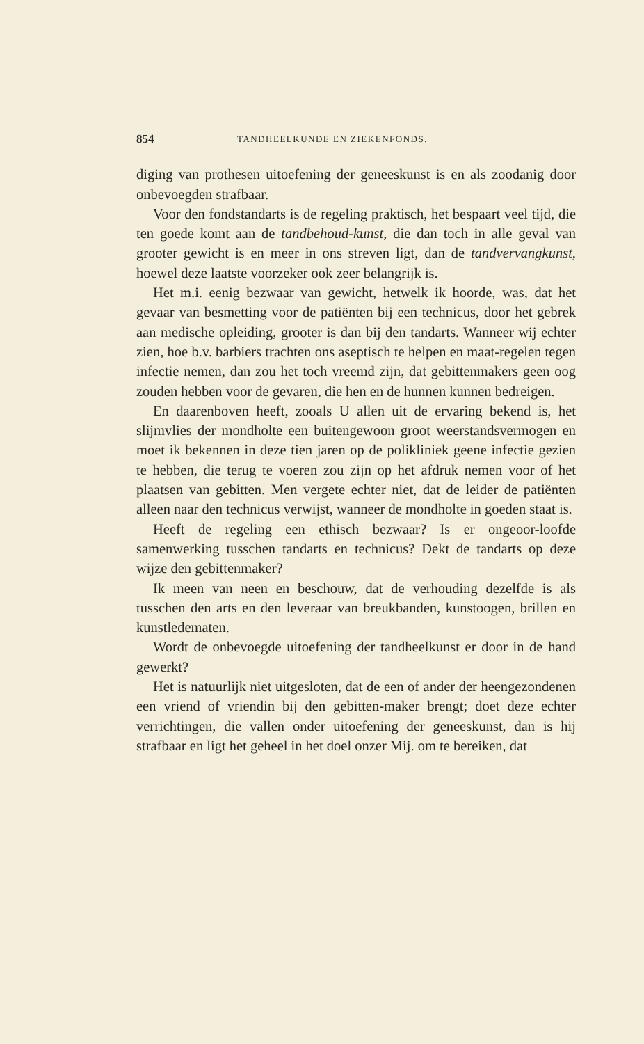854 TANDHEELKUNDE EN ZIEKENFONDS.
diging van prothesen uitoefening der geneeskunst is en als zoodanig door onbevoegden strafbaar.
Voor den fondstandarts is de regeling praktisch, het bespaart veel tijd, die ten goede komt aan de tandbehoud-kunst, die dan toch in alle geval van grooter gewicht is en meer in ons streven ligt, dan de tandvervangkunst, hoewel deze laatste voorzeker ook zeer belangrijk is.
Het m.i. eenig bezwaar van gewicht, hetwelk ik hoorde, was, dat het gevaar van besmetting voor de patiënten bij een technicus, door het gebrek aan medische opleiding, grooter is dan bij den tandarts. Wanneer wij echter zien, hoe b.v. barbiers trachten ons aseptisch te helpen en maat-regelen tegen infectie nemen, dan zou het toch vreemd zijn, dat gebittenmakers geen oog zouden hebben voor de gevaren, die hen en de hunnen kunnen bedreigen.
En daarenboven heeft, zooals U allen uit de ervaring bekend is, het slijmvlies der mondholte een buitengewoon groot weerstandsvermogen en moet ik bekennen in deze tien jaren op de polikliniek geene infectie gezien te hebben, die terug te voeren zou zijn op het afdruk nemen voor of het plaatsen van gebitten. Men vergete echter niet, dat de leider de patiënten alleen naar den technicus verwijst, wanneer de mondholte in goeden staat is.
Heeft de regeling een ethisch bezwaar? Is er ongeoor-loofde samenwerking tusschen tandarts en technicus? Dekt de tandarts op deze wijze den gebittenmaker?
Ik meen van neen en beschouw, dat de verhouding dezelfde is als tusschen den arts en den leveraar van breukbanden, kunstoogen, brillen en kunstledematen.
Wordt de onbevoegde uitoefening der tandheelkunst er door in de hand gewerkt?
Het is natuurlijk niet uitgesloten, dat de een of ander der heengezondenen een vriend of vriendin bij den gebitten-maker brengt; doet deze echter verrichtingen, die vallen onder uitoefening der geneeskunst, dan is hij strafbaar en ligt het geheel in het doel onzer Mij. om te bereiken, dat